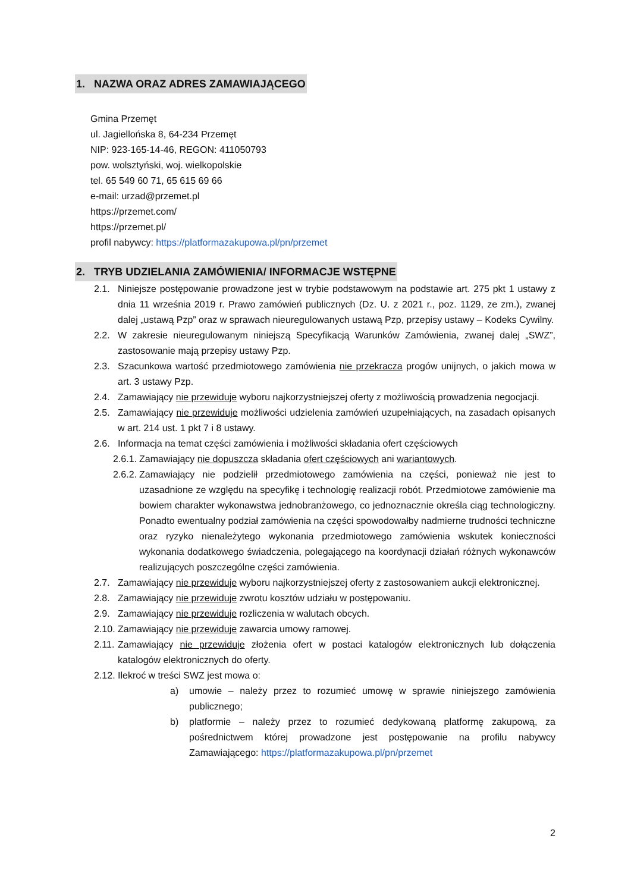1. NAZWA ORAZ ADRES ZAMAWIAJĄCEGO
Gmina Przemęt
ul. Jagiellońska 8, 64-234 Przemęt
NIP: 923-165-14-46, REGON: 411050793
pow. wolsztyński, woj. wielkopolskie
tel. 65 549 60 71, 65 615 69 66
e-mail: urzad@przemet.pl
https://przemet.com/
https://przemet.pl/
profil nabywcy: https://platformazakupowa.pl/pn/przemet
2. TRYB UDZIELANIA ZAMÓWIENIA/ INFORMACJE WSTĘPNE
2.1. Niniejsze postępowanie prowadzone jest w trybie podstawowym na podstawie art. 275 pkt 1 ustawy z dnia 11 września 2019 r. Prawo zamówień publicznych (Dz. U. z 2021 r., poz. 1129, ze zm.), zwanej dalej „ustawą Pzp” oraz w sprawach nieuregulowanych ustawą Pzp, przepisy ustawy – Kodeks Cywilny.
2.2. W zakresie nieuregulowanym niniejszą Specyfikacją Warunków Zamówienia, zwanej dalej „SWZ”, zastosowanie mają przepisy ustawy Pzp.
2.3. Szacunkowa wartość przedmiotowego zamówienia nie przekracza progów unijnych, o jakich mowa w art. 3 ustawy Pzp.
2.4. Zamawiający nie przewiduje wyboru najkorzystniejszej oferty z możliwością prowadzenia negocjacji.
2.5. Zamawiający nie przewiduje możliwości udzielenia zamówień uzupełniających, na zasadach opisanych w art. 214 ust. 1 pkt 7 i 8 ustawy.
2.6. Informacja na temat części zamówienia i możliwości składania ofert częściowych
2.6.1. Zamawiający nie dopuszcza składania ofert częściowych ani wariantowych.
2.6.2. Zamawiający nie podzielił przedmiotowego zamówienia na części, ponieważ nie jest to uzasadnione ze względu na specyfikę i technologię realizacji robót. Przedmiotowe zamówienie ma bowiem charakter wykonawstwa jednobranżowego, co jednoznacznie określa ciąg technologiczny. Ponadto ewentualny podział zamówienia na części spowodowałby nadmierne trudności techniczne oraz ryzyko nienależytego wykonania przedmiotowego zamówienia wskutek konieczności wykonania dodatkowego świadczenia, polegającego na koordynacji działań różnych wykonawców realizujących poszczególne części zamówienia.
2.7. Zamawiający nie przewiduje wyboru najkorzystniejszej oferty z zastosowaniem aukcji elektronicznej.
2.8. Zamawiający nie przewiduje zwrotu kosztów udziału w postępowaniu.
2.9. Zamawiający nie przewiduje rozliczenia w walutach obcych.
2.10. Zamawiający nie przewiduje zawarcia umowy ramowej.
2.11. Zamawiający nie przewiduje złożenia ofert w postaci katalogów elektronicznych lub dołączenia katalogów elektronicznych do oferty.
2.12. Ilekroć w treści SWZ jest mowa o:
a) umowie – należy przez to rozumieć umowę w sprawie niniejszego zamówienia publicznego;
b) platformie – należy przez to rozumieć dedykowaną platformę zakupową, za pośrednictwem której prowadzone jest postępowanie na profilu nabywcy Zamawiającego: https://platformazakupowa.pl/pn/przemet
2